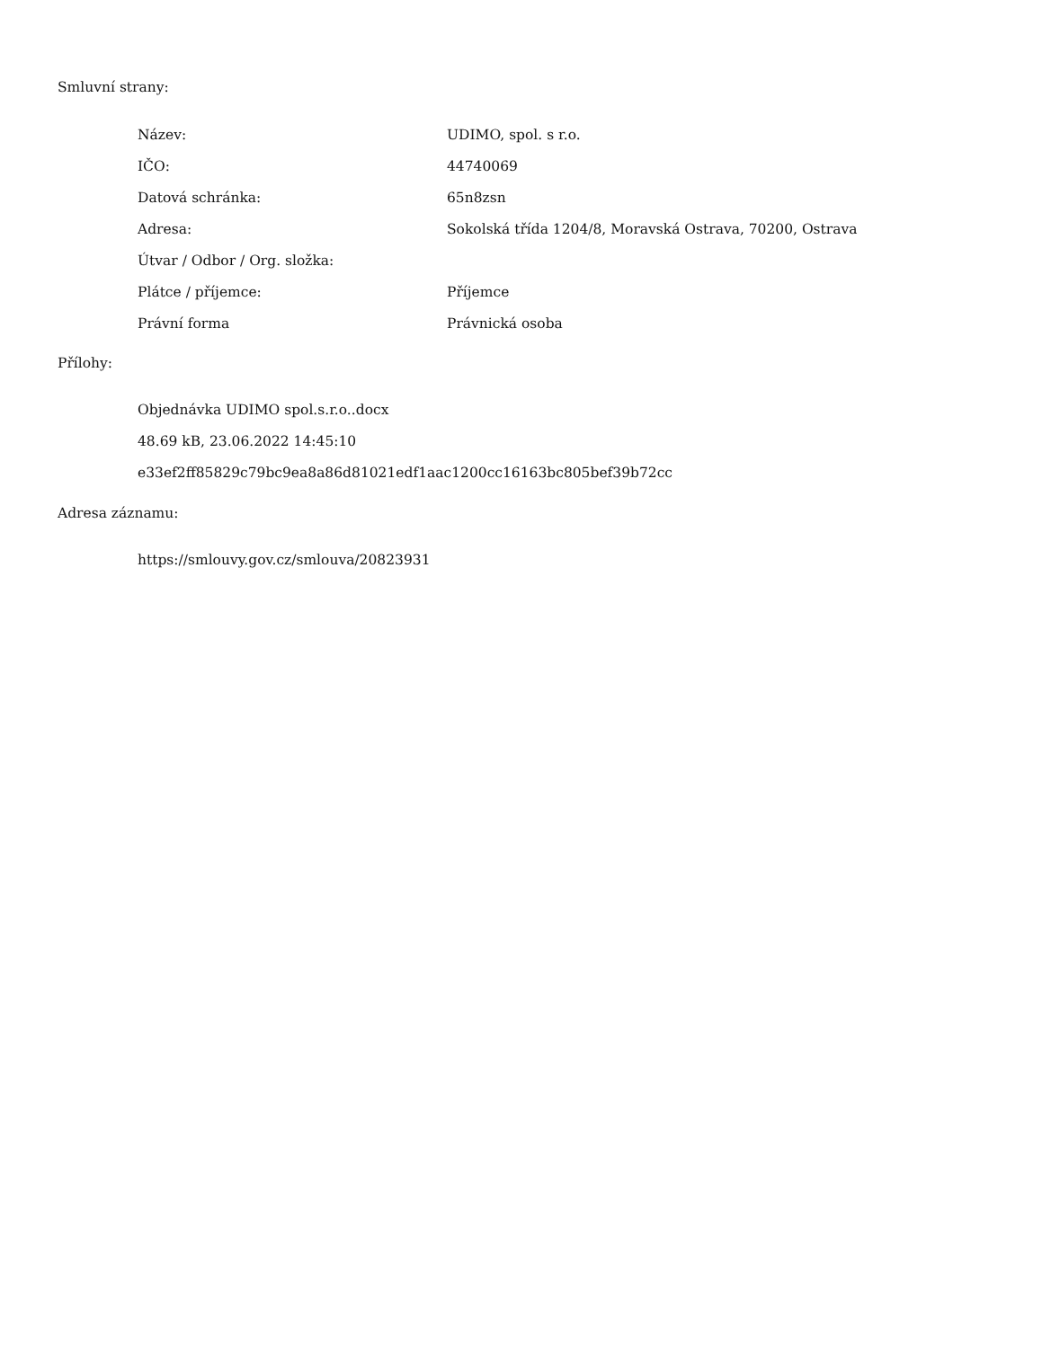Smluvní strany:
| Název: | UDIMO, spol. s r.o. |
| IČO: | 44740069 |
| Datová schránka: | 65n8zsn |
| Adresa: | Sokolská třída 1204/8, Moravská Ostrava, 70200, Ostrava |
| Útvar / Odbor / Org. složka: | |
| Plátce / příjemce: | Příjemce |
| Právní forma | Právnická osoba |
Přílohy:
Objednávka UDIMO spol.s.r.o..docx
48.69 kB, 23.06.2022 14:45:10
e33ef2ff85829c79bc9ea8a86d81021edf1aac1200cc16163bc805bef39b72cc
Adresa záznamu:
https://smlouvy.gov.cz/smlouva/20823931